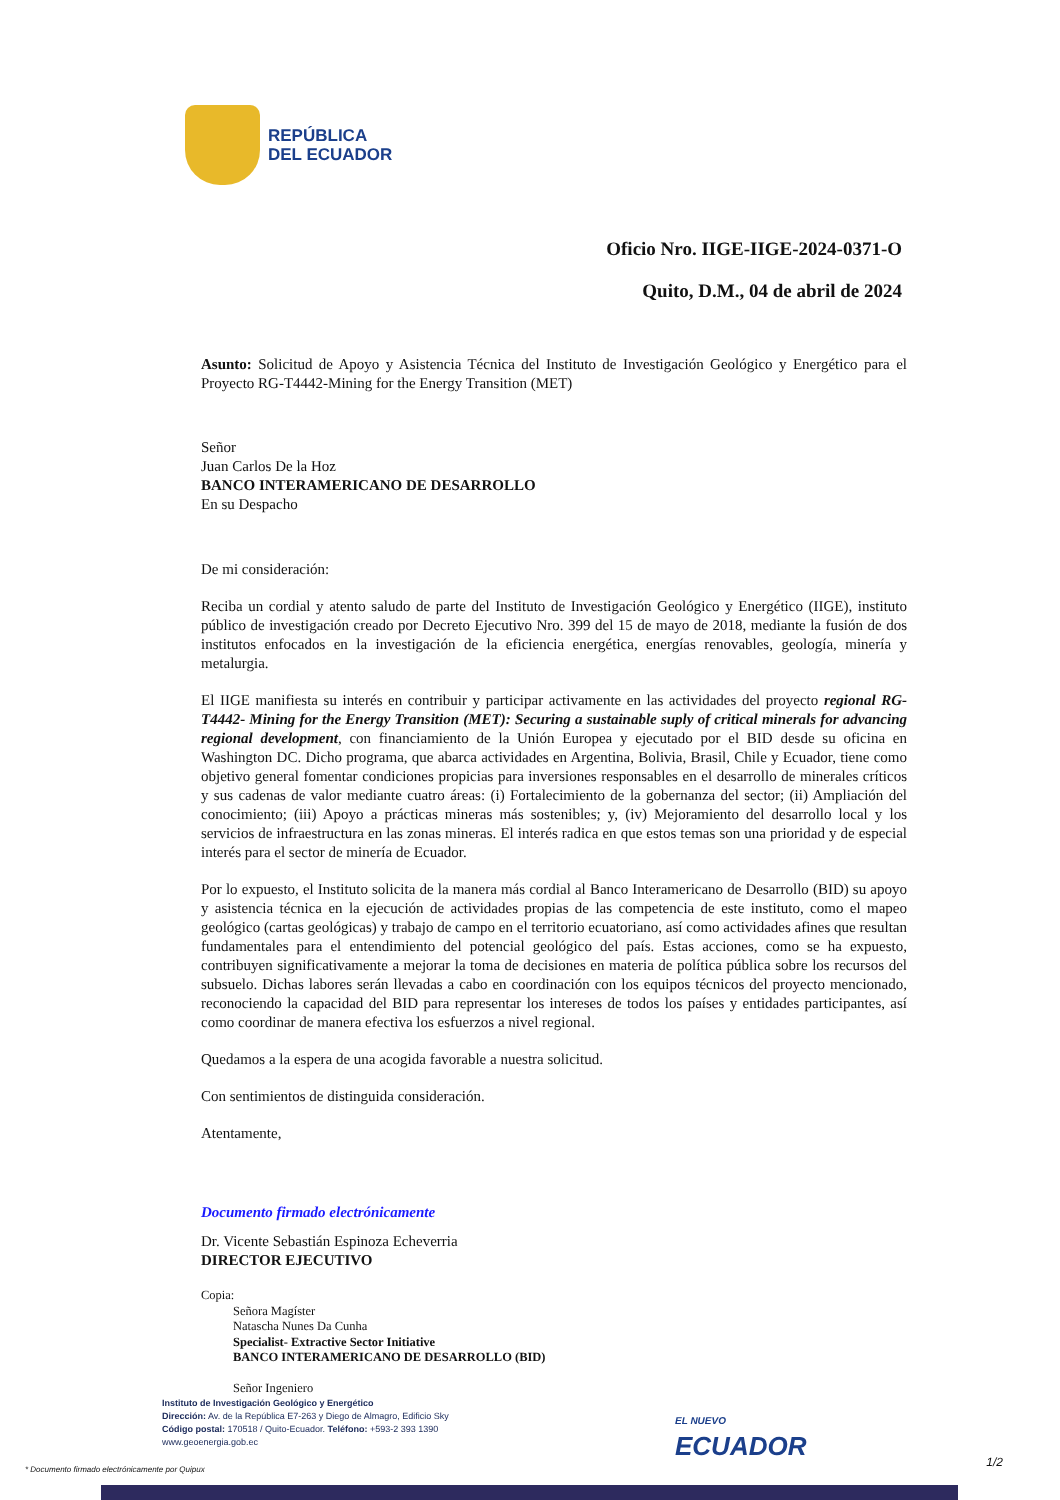REPÚBLICA
DEL ECUADOR
Oficio Nro. IIGE-IIGE-2024-0371-O
Quito, D.M., 04 de abril de 2024
Asunto: Solicitud de Apoyo y Asistencia Técnica del Instituto de Investigación Geológico y Energético para el Proyecto RG-T4442-Mining for the Energy Transition (MET)
Señor
Juan Carlos De la Hoz
BANCO INTERAMERICANO DE DESARROLLO
En su Despacho
De mi consideración:
Reciba un cordial y atento saludo de parte del Instituto de Investigación Geológico y Energético (IIGE), instituto público de investigación creado por Decreto Ejecutivo Nro. 399 del 15 de mayo de 2018, mediante la fusión de dos institutos enfocados en la investigación de la eficiencia energética, energías renovables, geología, minería y metalurgia.
El IIGE manifiesta su interés en contribuir y participar activamente en las actividades del proyecto regional RG-T4442- Mining for the Energy Transition (MET): Securing a sustainable suply of critical minerals for advancing regional development, con financiamiento de la Unión Europea y ejecutado por el BID desde su oficina en Washington DC. Dicho programa, que abarca actividades en Argentina, Bolivia, Brasil, Chile y Ecuador, tiene como objetivo general fomentar condiciones propicias para inversiones responsables en el desarrollo de minerales críticos y sus cadenas de valor mediante cuatro áreas: (i) Fortalecimiento de la gobernanza del sector; (ii) Ampliación del conocimiento; (iii) Apoyo a prácticas mineras más sostenibles; y, (iv) Mejoramiento del desarrollo local y los servicios de infraestructura en las zonas mineras. El interés radica en que estos temas son una prioridad y de especial interés para el sector de minería de Ecuador.
Por lo expuesto, el Instituto solicita de la manera más cordial al Banco Interamericano de Desarrollo (BID) su apoyo y asistencia técnica en la ejecución de actividades propias de las competencia de este instituto, como el mapeo geológico (cartas geológicas) y trabajo de campo en el territorio ecuatoriano, así como actividades afines que resultan fundamentales para el entendimiento del potencial geológico del país. Estas acciones, como se ha expuesto, contribuyen significativamente a mejorar la toma de decisiones en materia de política pública sobre los recursos del subsuelo. Dichas labores serán llevadas a cabo en coordinación con los equipos técnicos del proyecto mencionado, reconociendo la capacidad del BID para representar los intereses de todos los países y entidades participantes, así como coordinar de manera efectiva los esfuerzos a nivel regional.
Quedamos a la espera de una acogida favorable a nuestra solicitud.
Con sentimientos de distinguida consideración.
Atentamente,
Documento firmado electrónicamente
Dr. Vicente Sebastián Espinoza Echeverria
DIRECTOR EJECUTIVO
Copia:
Señora Magíster
Natascha Nunes Da Cunha
Specialist- Extractive Sector Initiative
BANCO INTERAMERICANO DE DESARROLLO (BID)
Señor Ingeniero
Instituto de Investigación Geológico y Energético
Dirección: Av. de la República E7-263 y Diego de Almagro, Edificio Sky
Código postal: 170518 / Quito-Ecuador. Teléfono: +593-2 393 1390
www.geoenergia.gob.ec
EL NUEVO
ECUADOR
* Documento firmado electrónicamente por Quipux
1/2